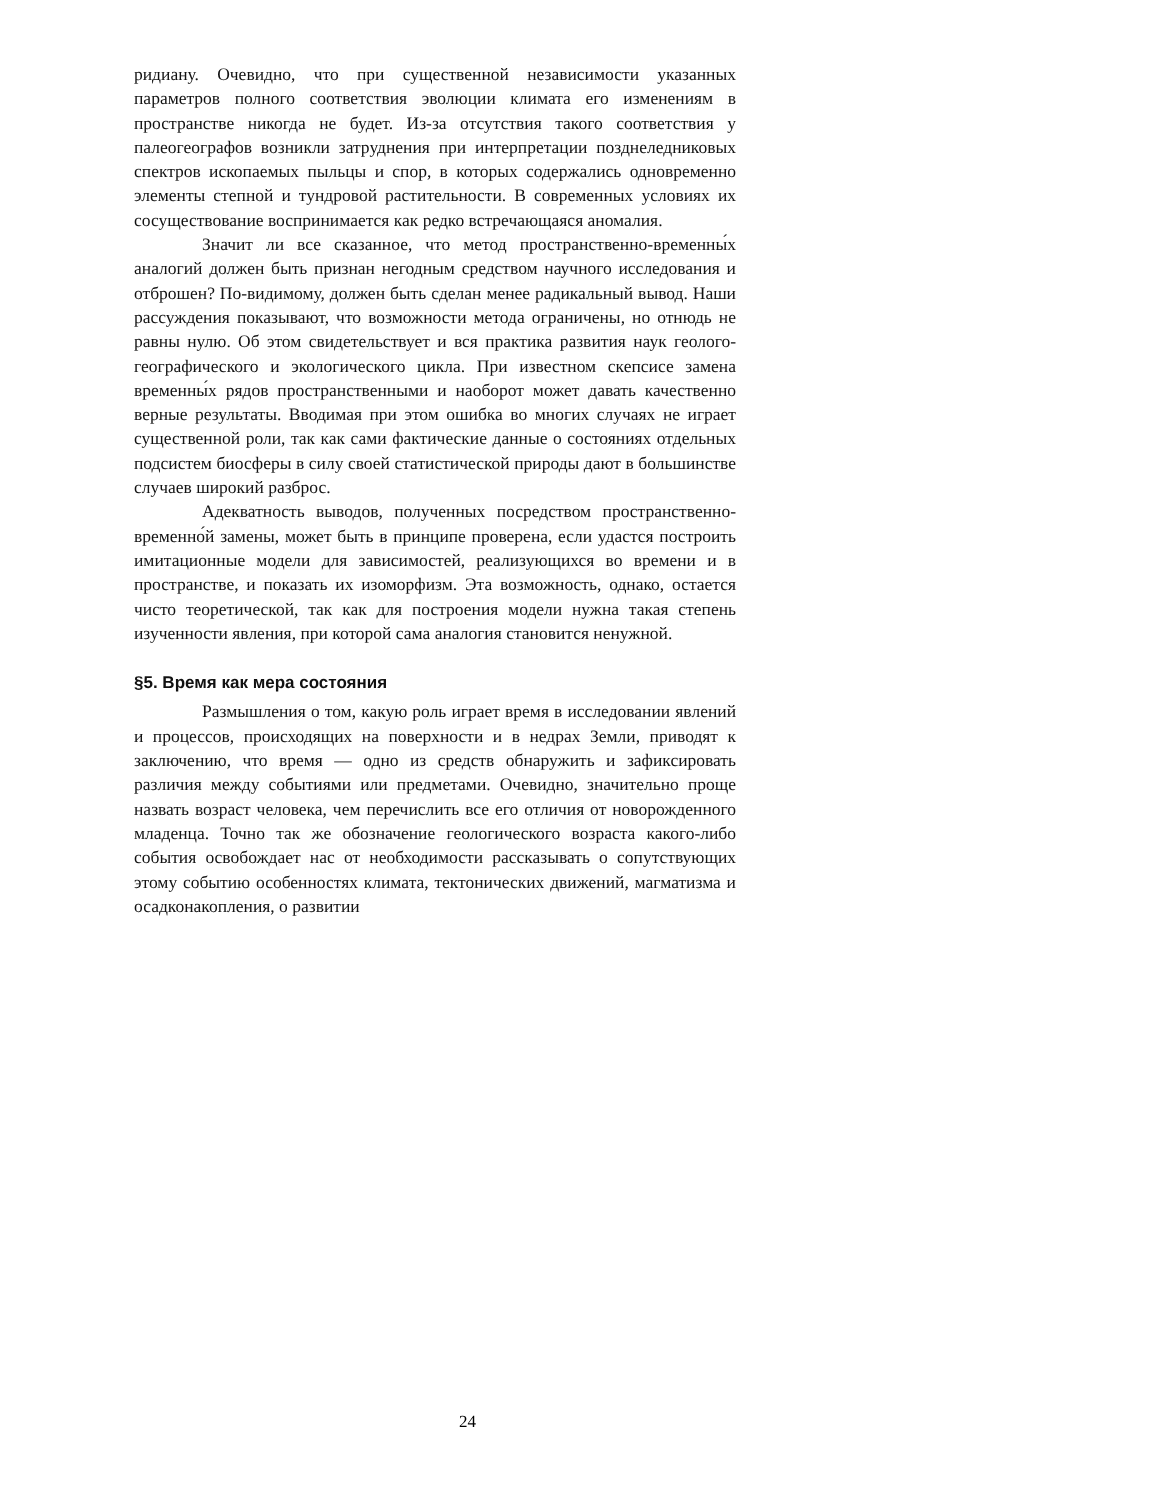ридиану. Очевидно, что при существенной независимости указанных параметров полного соответствия эволюции климата его изменениям в пространстве никогда не будет. Из-за отсутствия такого соответствия у палеогеографов возникли затруднения при интерпретации позднеледниковых спектров ископаемых пыльцы и спор, в которых содержались одновременно элементы степной и тундровой растительности. В современных условиях их сосуществование воспринимается как редко встречающаяся аномалия.
Значит ли все сказанное, что метод пространственно-временны́х аналогий должен быть признан негодным средством научного исследования и отброшен? По-видимому, должен быть сделан менее радикальный вывод. Наши рассуждения показывают, что возможности метода ограничены, но отнюдь не равны нулю. Об этом свидетельствует и вся практика развития наук геолого-географического и экологического цикла. При известном скепсисе замена временны́х рядов пространственными и наоборот может давать качественно верные результаты. Вводимая при этом ошибка во многих случаях не играет существенной роли, так как сами фактические данные о состояниях отдельных подсистем биосферы в силу своей статистической природы дают в большинстве случаев широкий разброс.
Адекватность выводов, полученных посредством пространственно-временно́й замены, может быть в принципе проверена, если удастся построить имитационные модели для зависимостей, реализующихся во времени и в пространстве, и показать их изоморфизм. Эта возможность, однако, остается чисто теоретической, так как для построения модели нужна такая степень изученности явления, при которой сама аналогия становится ненужной.
§5. Время как мера состояния
Размышления о том, какую роль играет время в исследовании явлений и процессов, происходящих на поверхности и в недрах Земли, приводят к заключению, что время — одно из средств обнаружить и зафиксировать различия между событиями или предметами. Очевидно, значительно проще назвать возраст человека, чем перечислить все его отличия от новорожденного младенца. Точно так же обозначение геологического возраста какого-либо события освобождает нас от необходимости рассказывать о сопутствующих этому событию особенностях климата, тектонических движений, магматизма и осадконакопления, о развитии
24